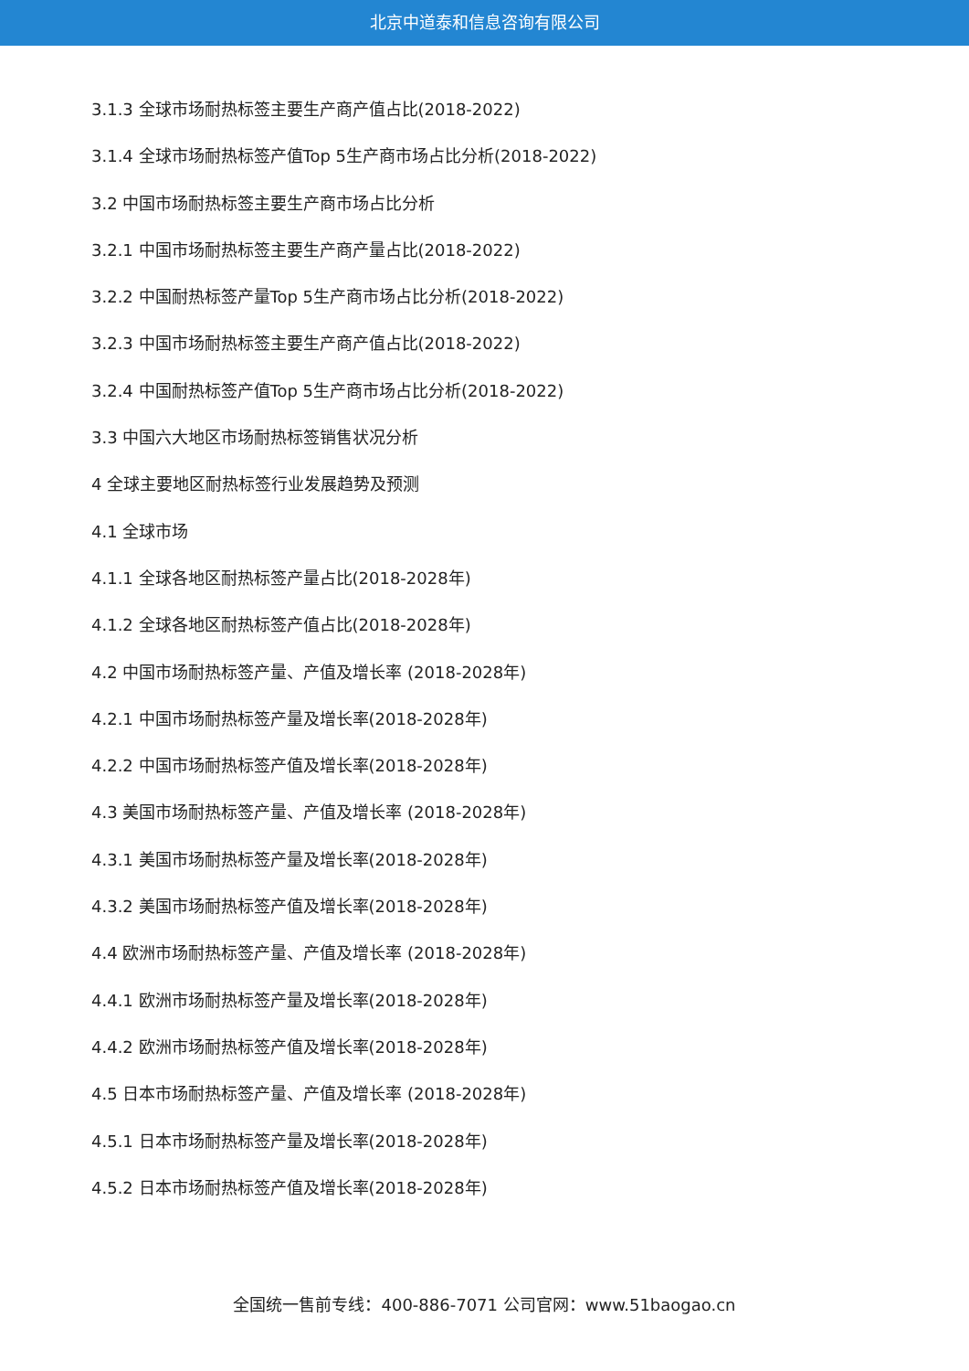北京中道泰和信息咨询有限公司
3.1.3 全球市场耐热标签主要生产商产值占比(2018-2022)
3.1.4 全球市场耐热标签产值Top 5生产商市场占比分析(2018-2022)
3.2 中国市场耐热标签主要生产商市场占比分析
3.2.1 中国市场耐热标签主要生产商产量占比(2018-2022)
3.2.2 中国耐热标签产量Top 5生产商市场占比分析(2018-2022)
3.2.3 中国市场耐热标签主要生产商产值占比(2018-2022)
3.2.4 中国耐热标签产值Top 5生产商市场占比分析(2018-2022)
3.3 中国六大地区市场耐热标签销售状况分析
4 全球主要地区耐热标签行业发展趋势及预测
4.1 全球市场
4.1.1 全球各地区耐热标签产量占比(2018-2028年)
4.1.2 全球各地区耐热标签产值占比(2018-2028年)
4.2 中国市场耐热标签产量、产值及增长率 (2018-2028年)
4.2.1 中国市场耐热标签产量及增长率(2018-2028年)
4.2.2 中国市场耐热标签产值及增长率(2018-2028年)
4.3 美国市场耐热标签产量、产值及增长率 (2018-2028年)
4.3.1 美国市场耐热标签产量及增长率(2018-2028年)
4.3.2 美国市场耐热标签产值及增长率(2018-2028年)
4.4 欧洲市场耐热标签产量、产值及增长率 (2018-2028年)
4.4.1 欧洲市场耐热标签产量及增长率(2018-2028年)
4.4.2 欧洲市场耐热标签产值及增长率(2018-2028年)
4.5 日本市场耐热标签产量、产值及增长率 (2018-2028年)
4.5.1 日本市场耐热标签产量及增长率(2018-2028年)
4.5.2 日本市场耐热标签产值及增长率(2018-2028年)
全国统一售前专线：400-886-7071 公司官网：www.51baogao.cn